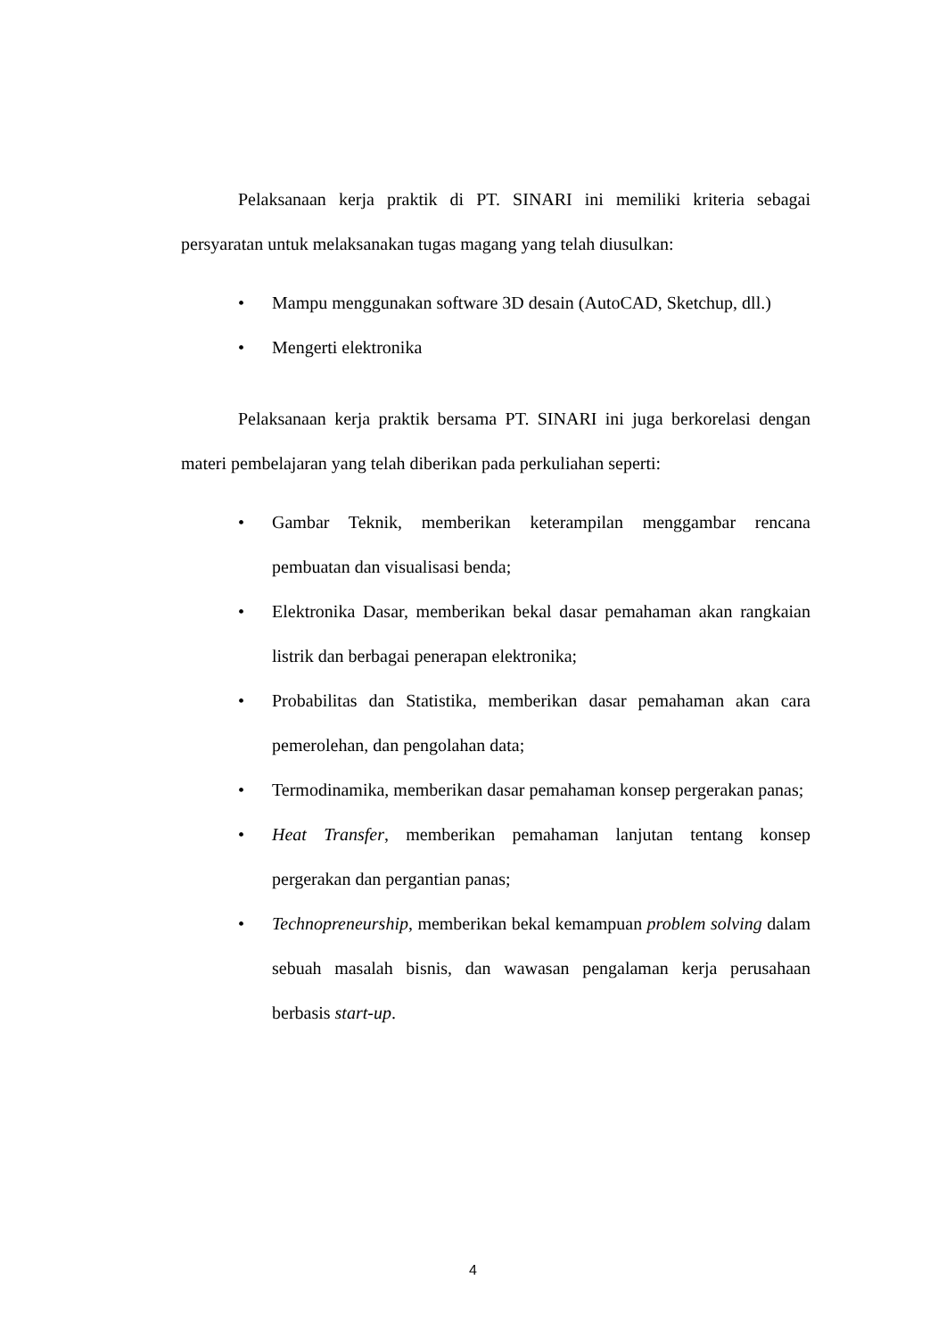Pelaksanaan kerja praktik di PT. SINARI ini memiliki kriteria sebagai persyaratan untuk melaksanakan tugas magang yang telah diusulkan:
• Mampu menggunakan software 3D desain (AutoCAD, Sketchup, dll.)
• Mengerti elektronika
Pelaksanaan kerja praktik bersama PT. SINARI ini juga berkorelasi dengan materi pembelajaran yang telah diberikan pada perkuliahan seperti:
• Gambar Teknik, memberikan keterampilan menggambar rencana pembuatan dan visualisasi benda;
• Elektronika Dasar, memberikan bekal dasar pemahaman akan rangkaian listrik dan berbagai penerapan elektronika;
• Probabilitas dan Statistika, memberikan dasar pemahaman akan cara pemerolehan, dan pengolahan data;
• Termodinamika, memberikan dasar pemahaman konsep pergerakan panas;
• Heat Transfer, memberikan pemahaman lanjutan tentang konsep pergerakan dan pergantian panas;
• Technopreneurship, memberikan bekal kemampuan problem solving dalam sebuah masalah bisnis, dan wawasan pengalaman kerja perusahaan berbasis start-up.
4